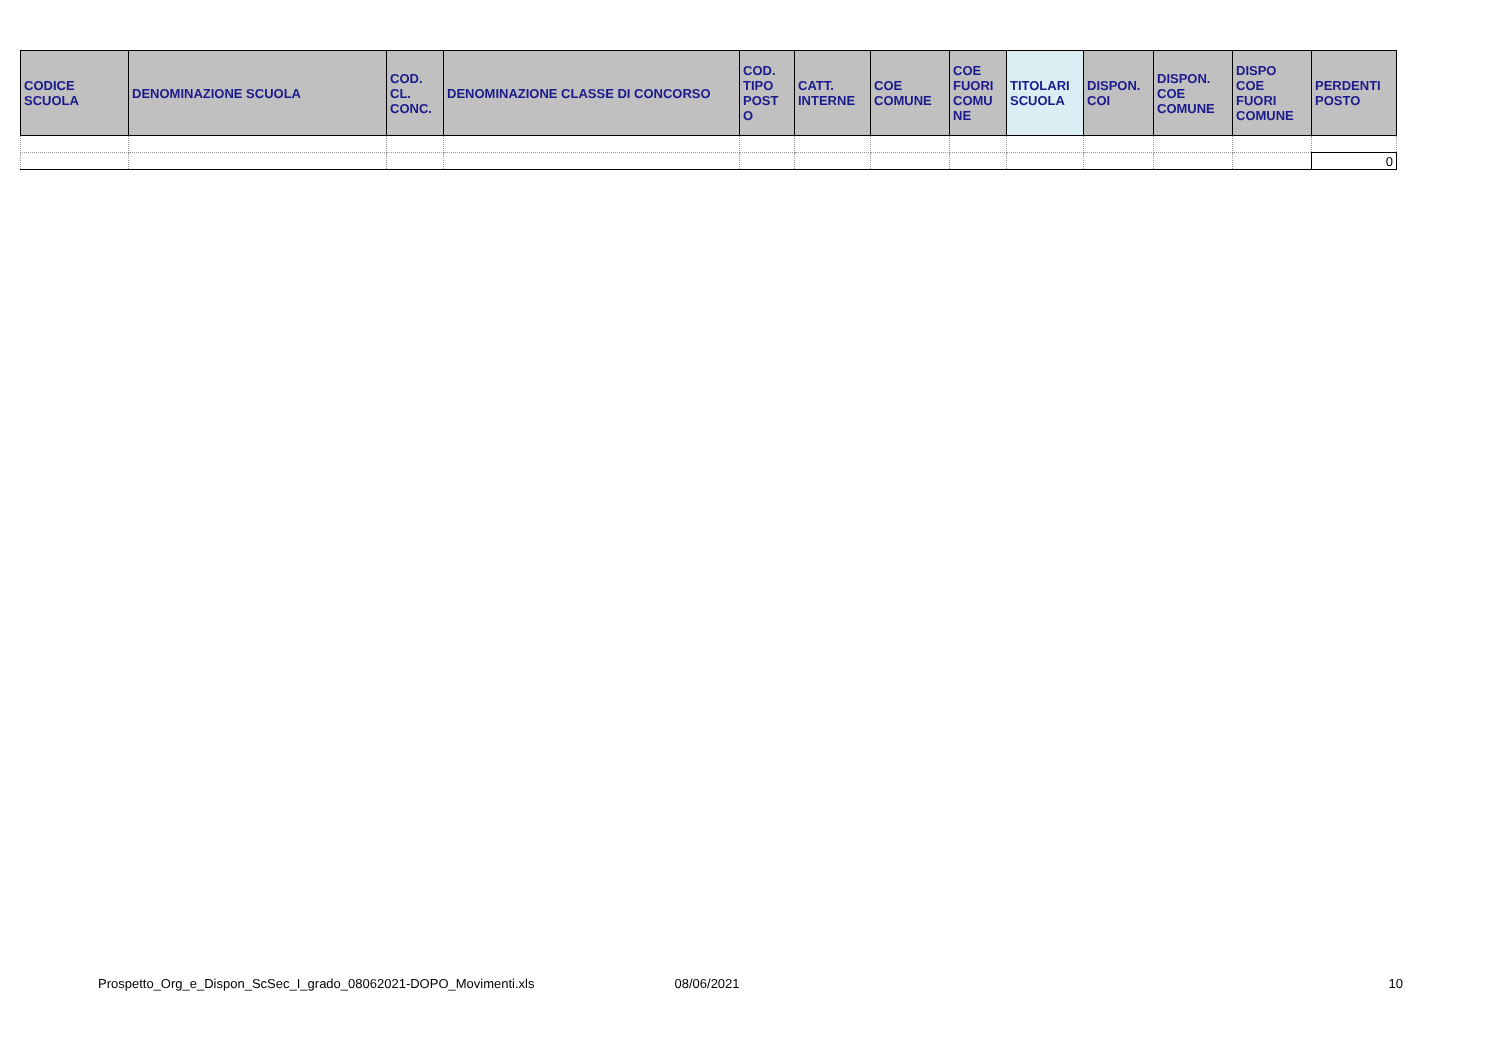| CODICE SCUOLA | DENOMINAZIONE SCUOLA | COD. CL. CONC. | DENOMINAZIONE CLASSE DI CONCORSO | COD. TIPO POST O | CATT. INTERNE | COE COMUNE | COE FUORI COMU NE | TITOLARI SCUOLA | DISPON. COI | DISPON. COE COMUNE | DISPO COE FUORI COMUNE | PERDENTI POSTO |
| --- | --- | --- | --- | --- | --- | --- | --- | --- | --- | --- | --- | --- |
| | | | | | | | | | | | | 0 |
Prospetto_Org_e_Dispon_ScSec_I_grado_08062021-DOPO_Movimenti.xls 08/06/2021 10